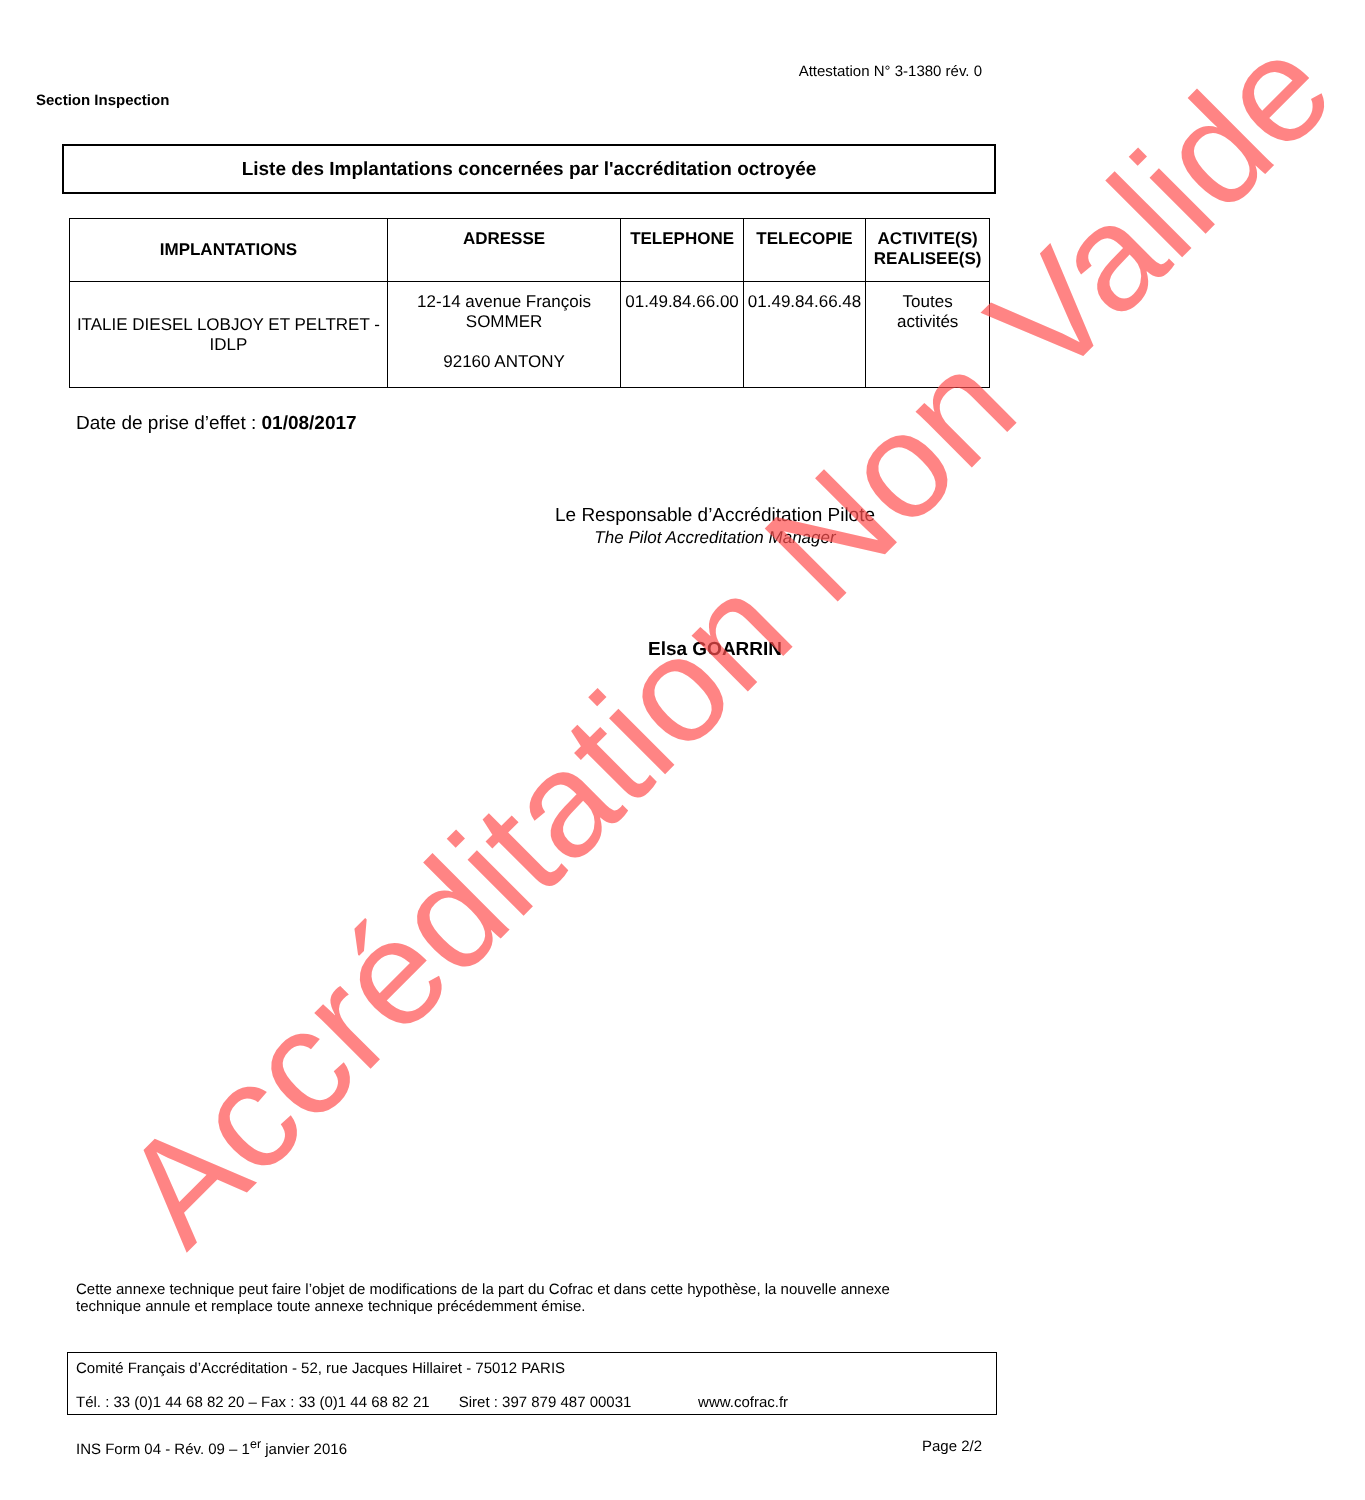Attestation N° 3-1380 rév. 0
Section Inspection
Liste des Implantations concernées par l'accréditation octroyée
| IMPLANTATIONS | ADRESSE | TELEPHONE | TELECOPIE | ACTIVITE(S) REALISEE(S) |
| --- | --- | --- | --- | --- |
| ITALIE DIESEL LOBJOY ET PELTRET - IDLP | 12-14 avenue François SOMMER 92160 ANTONY | 01.49.84.66.00 | 01.49.84.66.48 | Toutes activités |
Date de prise d’effet : 01/08/2017
Le Responsable d’Accréditation Pilote
The Pilot Accreditation Manager
Elsa GOARRIN
Cette annexe technique peut faire l’objet de modifications de la part du Cofrac et dans cette hypothèse, la nouvelle annexe technique annule et remplace toute annexe technique précédemment émise.
Comité Français d’Accréditation - 52, rue Jacques Hillairet - 75012 PARIS
Tél. : 33 (0)1 44 68 82 20 – Fax : 33 (0)1 44 68 82 21 Siret : 397 879 487 00031 www.cofrac.fr
INS Form 04 - Rév. 09 – 1<sup>er</sup> janvier 2016 Page 2/2
Accréditation Non Valide